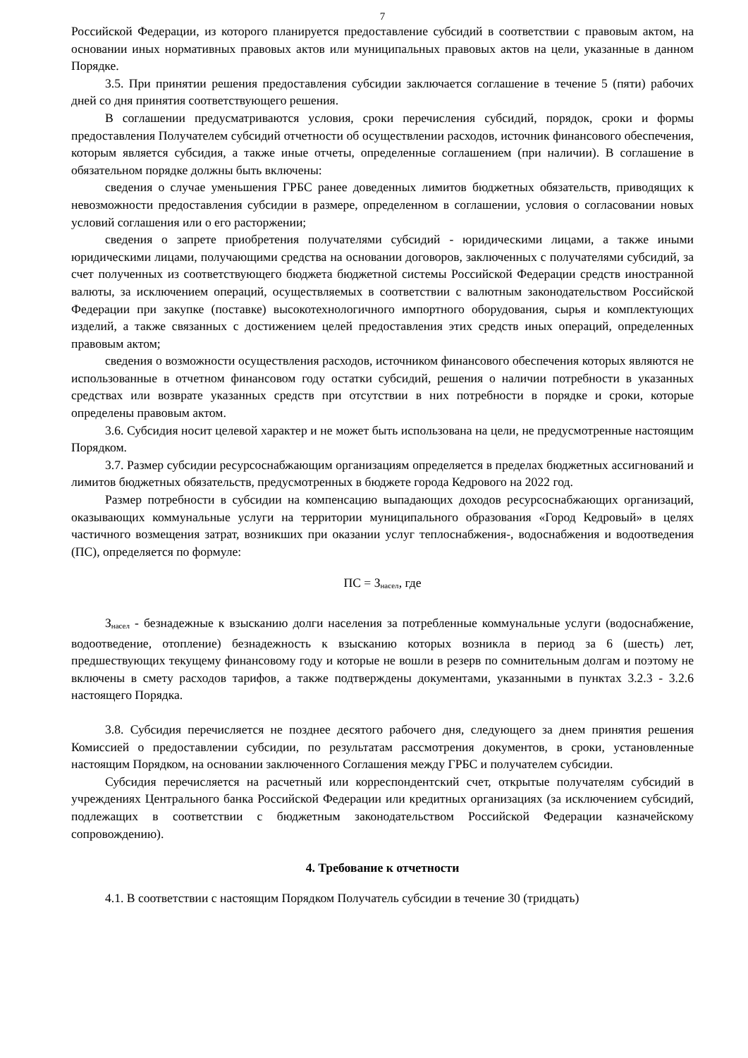7
Российской Федерации, из которого планируется предоставление субсидий в соответствии с правовым актом, на основании иных нормативных правовых актов или муниципальных правовых актов на цели, указанные в данном Порядке.
3.5. При принятии решения предоставления субсидии заключается соглашение в течение 5 (пяти) рабочих дней со дня принятия соответствующего решения.
В соглашении предусматриваются условия, сроки перечисления субсидий, порядок, сроки и формы предоставления Получателем субсидий отчетности об осуществлении расходов, источник финансового обеспечения, которым является субсидия, а также иные отчеты, определенные соглашением (при наличии). В соглашение в обязательном порядке должны быть включены:
сведения о случае уменьшения ГРБС ранее доведенных лимитов бюджетных обязательств, приводящих к невозможности предоставления субсидии в размере, определенном в соглашении, условия о согласовании новых условий соглашения или о его расторжении;
сведения о запрете приобретения получателями субсидий - юридическими лицами, а также иными юридическими лицами, получающими средства на основании договоров, заключенных с получателями субсидий, за счет полученных из соответствующего бюджета бюджетной системы Российской Федерации средств иностранной валюты, за исключением операций, осуществляемых в соответствии с валютным законодательством Российской Федерации при закупке (поставке) высокотехнологичного импортного оборудования, сырья и комплектующих изделий, а также связанных с достижением целей предоставления этих средств иных операций, определенных правовым актом;
сведения о возможности осуществления расходов, источником финансового обеспечения которых являются не использованные в отчетном финансовом году остатки субсидий, решения о наличии потребности в указанных средствах или возврате указанных средств при отсутствии в них потребности в порядке и сроки, которые определены правовым актом.
3.6. Субсидия носит целевой характер и не может быть использована на цели, не предусмотренные настоящим Порядком.
3.7. Размер субсидии ресурсоснабжающим организациям определяется в пределах бюджетных ассигнований и лимитов бюджетных обязательств, предусмотренных в бюджете города Кедрового на 2022 год.
Размер потребности в субсидии на компенсацию выпадающих доходов ресурсоснабжающих организаций, оказывающих коммунальные услуги на территории муниципального образования «Город Кедровый» в целях частичного возмещения затрат, возникших при оказании услуг теплоснабжения-, водоснабжения и водоотведения (ПС), определяется по формуле:
ПС = З<sub>насел</sub>, где
З<sub>насел</sub> - безнадежные к взысканию долги населения за потребленные коммунальные услуги (водоснабжение, водоотведение, отопление) безнадежность к взысканию которых возникла в период за 6 (шесть) лет, предшествующих текущему финансовому году и которые не вошли в резерв по сомнительным долгам и поэтому не включены в смету расходов тарифов, а также подтверждены документами, указанными в пунктах 3.2.3 - 3.2.6 настоящего Порядка.
3.8. Субсидия перечисляется не позднее десятого рабочего дня, следующего за днем принятия решения Комиссией о предоставлении субсидии, по результатам рассмотрения документов, в сроки, установленные настоящим Порядком, на основании заключенного Соглашения между ГРБС и получателем субсидии.
Субсидия перечисляется на расчетный или корреспондентский счет, открытые получателям субсидий в учреждениях Центрального банка Российской Федерации или кредитных организациях (за исключением субсидий, подлежащих в соответствии с бюджетным законодательством Российской Федерации казначейскому сопровождению).
4. Требование к отчетности
4.1. В соответствии с настоящим Порядком Получатель субсидии в течение 30 (тридцать)